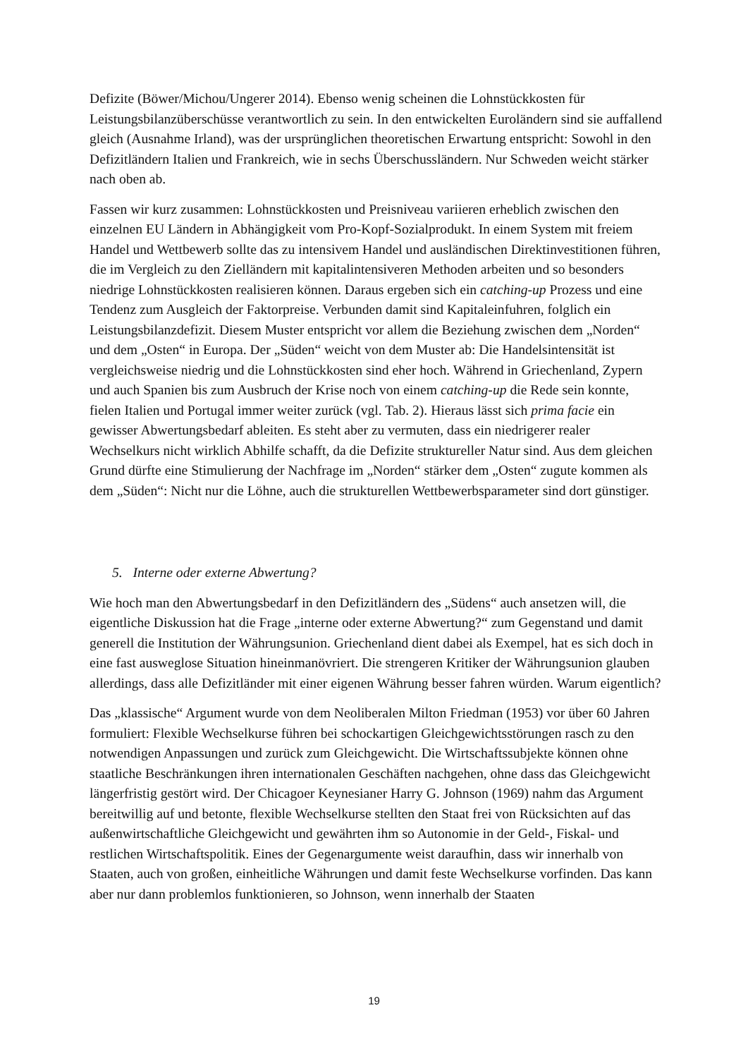Defizite (Böwer/Michou/Ungerer 2014). Ebenso wenig scheinen die Lohnstückkosten für Leistungsbilanzüberschüsse verantwortlich zu sein. In den entwickelten Euroländern sind sie auffallend gleich (Ausnahme Irland), was der ursprünglichen theoretischen Erwartung entspricht: Sowohl in den Defizitländern Italien und Frankreich, wie in sechs Überschussländern. Nur Schweden weicht stärker nach oben ab.
Fassen wir kurz zusammen: Lohnstückkosten und Preisniveau variieren erheblich zwischen den einzelnen EU Ländern in Abhängigkeit vom Pro-Kopf-Sozialprodukt. In einem System mit freiem Handel und Wettbewerb sollte das zu intensivem Handel und ausländischen Direktinvestitionen führen, die im Vergleich zu den Zielländern mit kapitalintensiveren Methoden arbeiten und so besonders niedrige Lohnstückkosten realisieren können. Daraus ergeben sich ein catching-up Prozess und eine Tendenz zum Ausgleich der Faktorpreise. Verbunden damit sind Kapitaleinfuhren, folglich ein Leistungsbilanzdefizit. Diesem Muster entspricht vor allem die Beziehung zwischen dem „Norden“ und dem „Osten“ in Europa. Der „Süden“ weicht von dem Muster ab: Die Handelsintensität ist vergleichsweise niedrig und die Lohnstückkosten sind eher hoch. Während in Griechenland, Zypern und auch Spanien bis zum Ausbruch der Krise noch von einem catching-up die Rede sein konnte, fielen Italien und Portugal immer weiter zurück (vgl. Tab. 2). Hieraus lässt sich prima facie ein gewisser Abwertungsbedarf ableiten. Es steht aber zu vermuten, dass ein niedrigerer realer Wechselkurs nicht wirklich Abhilfe schafft, da die Defizite struktureller Natur sind. Aus dem gleichen Grund dürfte eine Stimulierung der Nachfrage im „Norden“ stärker dem „Osten“ zugute kommen als dem „Süden“: Nicht nur die Löhne, auch die strukturellen Wettbewerbsparameter sind dort günstiger.
5. Interne oder externe Abwertung?
Wie hoch man den Abwertungsbedarf in den Defizitländern des „Südens“ auch ansetzen will, die eigentliche Diskussion hat die Frage „interne oder externe Abwertung?“ zum Gegenstand und damit generell die Institution der Währungsunion. Griechenland dient dabei als Exempel, hat es sich doch in eine fast ausweglose Situation hineinmanövriert. Die strengeren Kritiker der Währungsunion glauben allerdings, dass alle Defizitländer mit einer eigenen Währung besser fahren würden. Warum eigentlich?
Das „klassische“ Argument wurde von dem Neoliberalen Milton Friedman (1953) vor über 60 Jahren formuliert: Flexible Wechselkurse führen bei schockartigen Gleichgewichtsstörungen rasch zu den notwendigen Anpassungen und zurück zum Gleichgewicht. Die Wirtschaftssubjekte können ohne staatliche Beschränkungen ihren internationalen Geschäften nachgehen, ohne dass das Gleichgewicht längerfristig gestört wird. Der Chicagoer Keynesianer Harry G. Johnson (1969) nahm das Argument bereitwillig auf und betonte, flexible Wechselkurse stellten den Staat frei von Rücksichten auf das außenwirtschaftliche Gleichgewicht und gewährten ihm so Autonomie in der Geld-, Fiskal- und restlichen Wirtschaftspolitik. Eines der Gegenargumente weist daraufhin, dass wir innerhalb von Staaten, auch von großen, einheitliche Währungen und damit feste Wechselkurse vorfinden. Das kann aber nur dann problemlos funktionieren, so Johnson, wenn innerhalb der Staaten
19